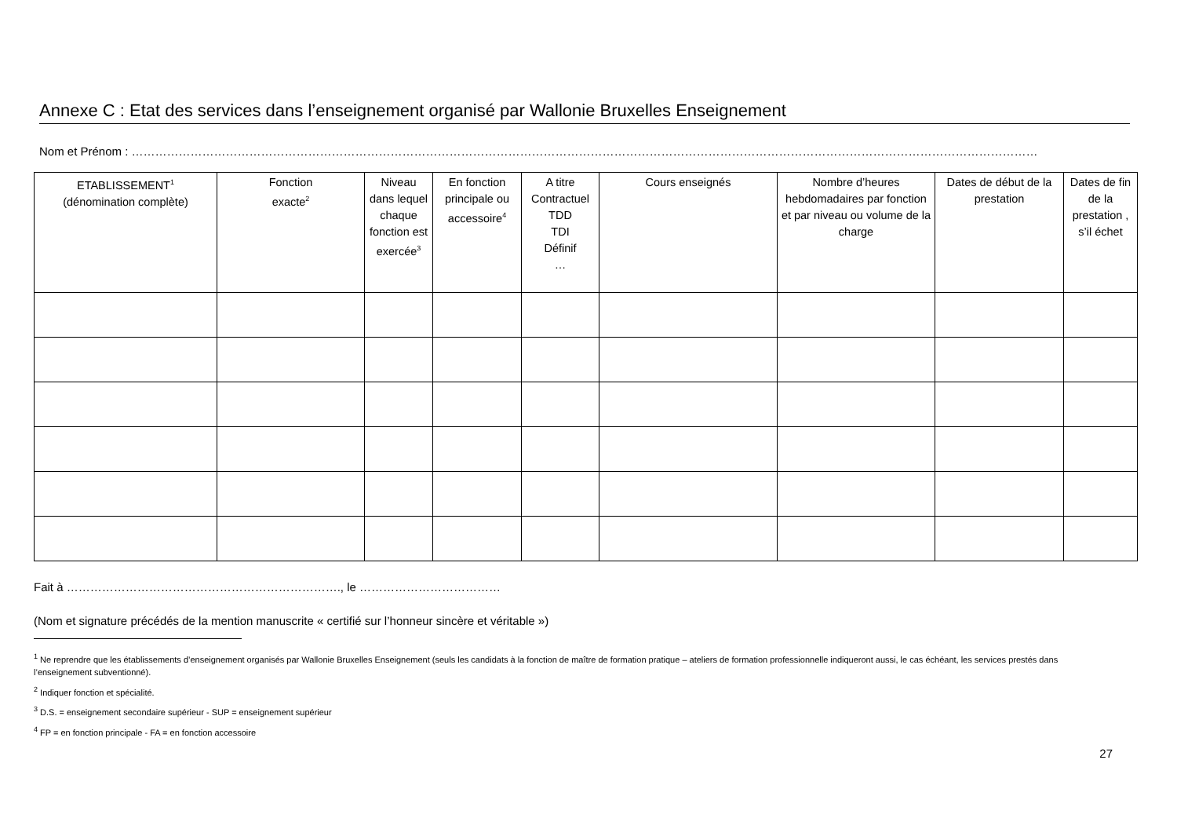Annexe C : Etat des services dans l’enseignement organisé par Wallonie Bruxelles Enseignement
Nom et Prénom : ……………………………………………………………………………………………………………………………………………………………………………………………………………
| ETABLISSEMENT<sup>1</sup> (dénomination complète) | Fonction exacte<sup>2</sup> | Niveau dans lequel chaque fonction est exercée<sup>3</sup> | En fonction principale ou accessoire<sup>4</sup> | A titre Contractuel TDD TDI Définif … | Cours enseignés | Nombre d’heures hebdomadaires par fonction et par niveau ou volume de la charge | Dates de début de la prestation | Dates de fin de la prestation , s’il échet |
| --- | --- | --- | --- | --- | --- | --- | --- | --- |
Fait à ……………………………………………………………., le ………………………………
(Nom et signature précédés de la mention manuscrite « certifié sur l’honneur sincère et véritable »)
<sup>1</sup> Ne reprendre que les établissements d’enseignement organisés par Wallonie Bruxelles Enseignement (seuls les candidats à la fonction de maître de formation pratique – ateliers de formation professionnelle indiqueront aussi, le cas échéant, les services prestés dans l’enseignement subventionné).
<sup>2</sup> Indiquer fonction et spécialité.
<sup>3</sup> D.S. = enseignement secondaire supérieur - SUP = enseignement supérieur
<sup>4</sup> FP = en fonction principale - FA = en fonction accessoire
27